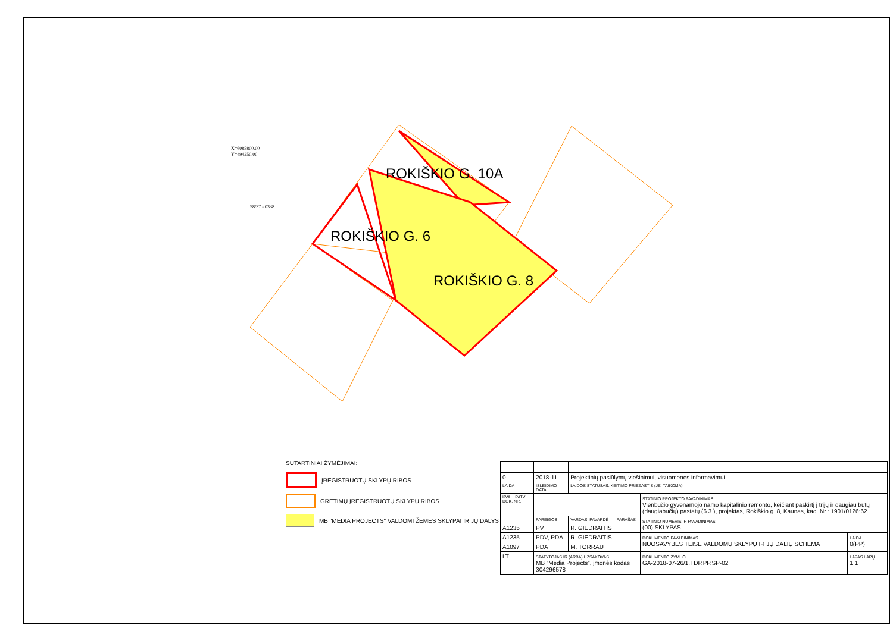58/37 - 0338
X=6085800.00
Y=494250.00
ROKIŠKIO G. 10A
ROKIŠKIO G. 6
ROKIŠKIO G. 8
SUTARTINIAI ŽYMĖJIMAI:
ĮREGISTRUOTŲ SKLYPŲ RIBOS
GRETIMŲ ĮREGISTRUOTŲ SKLYPŲ RIBOS
MB "MEDIA PROJECTS" VALDOMI ŽEMĖS SKLYPAI IR JŲ DALYS
| 0 | 2018-11 | Projektinių pasiūlymų viešinimui, visuomenės informavimui | | | |
| LAIDA | IŠLEIDIMO DATA | LAIDOS STATUSAS. KEITIMO PRIEŽASTIS (JEI TAIKOMA) | | | |
| KVAL. PATV. DOK. NR. | | | | STATINIO PROJEKTO PAVADINIMAS Vienbučio gyvenamojo namo kapitalinio remonto, keičiant paskirtį į trijų ir daugiau butų (daugiabučių) pastatų (6.3.), projektas, Rokiškio g. 8, Kaunas, kad. Nr.: 1901/0126:62 | |
| | PAREIGOS | VARDAS, PAVARDĖ | PARAŠAS | STATINIO NUMERIS IR PAVADINIMAS (00) SKLYPAS | |
| A1235 | PV | R. GIEDRAITIS | | | |
| A1235 | PDV, PDA | R. GIEDRAITIS | | DOKUMENTO PAVADINIMAS NUOSAVYBĖS TEISE VALDOMŲ SKLYPŲ IR JŲ DALIŲ SCHEMA | LAIDA 0(PP) |
| A1097 | PDA | M. TORRAU | | | |
| LT | STATYTOJAS IR (ARBA) UŽSAKOVAS MB “Media Projects”, įmonės kodas 304296578 | | | DOKUMENTO ŽYMUO GA-2018-07-26/1.TDP.PP.SP-02 | LAPAS LAPŲ 1 1 |